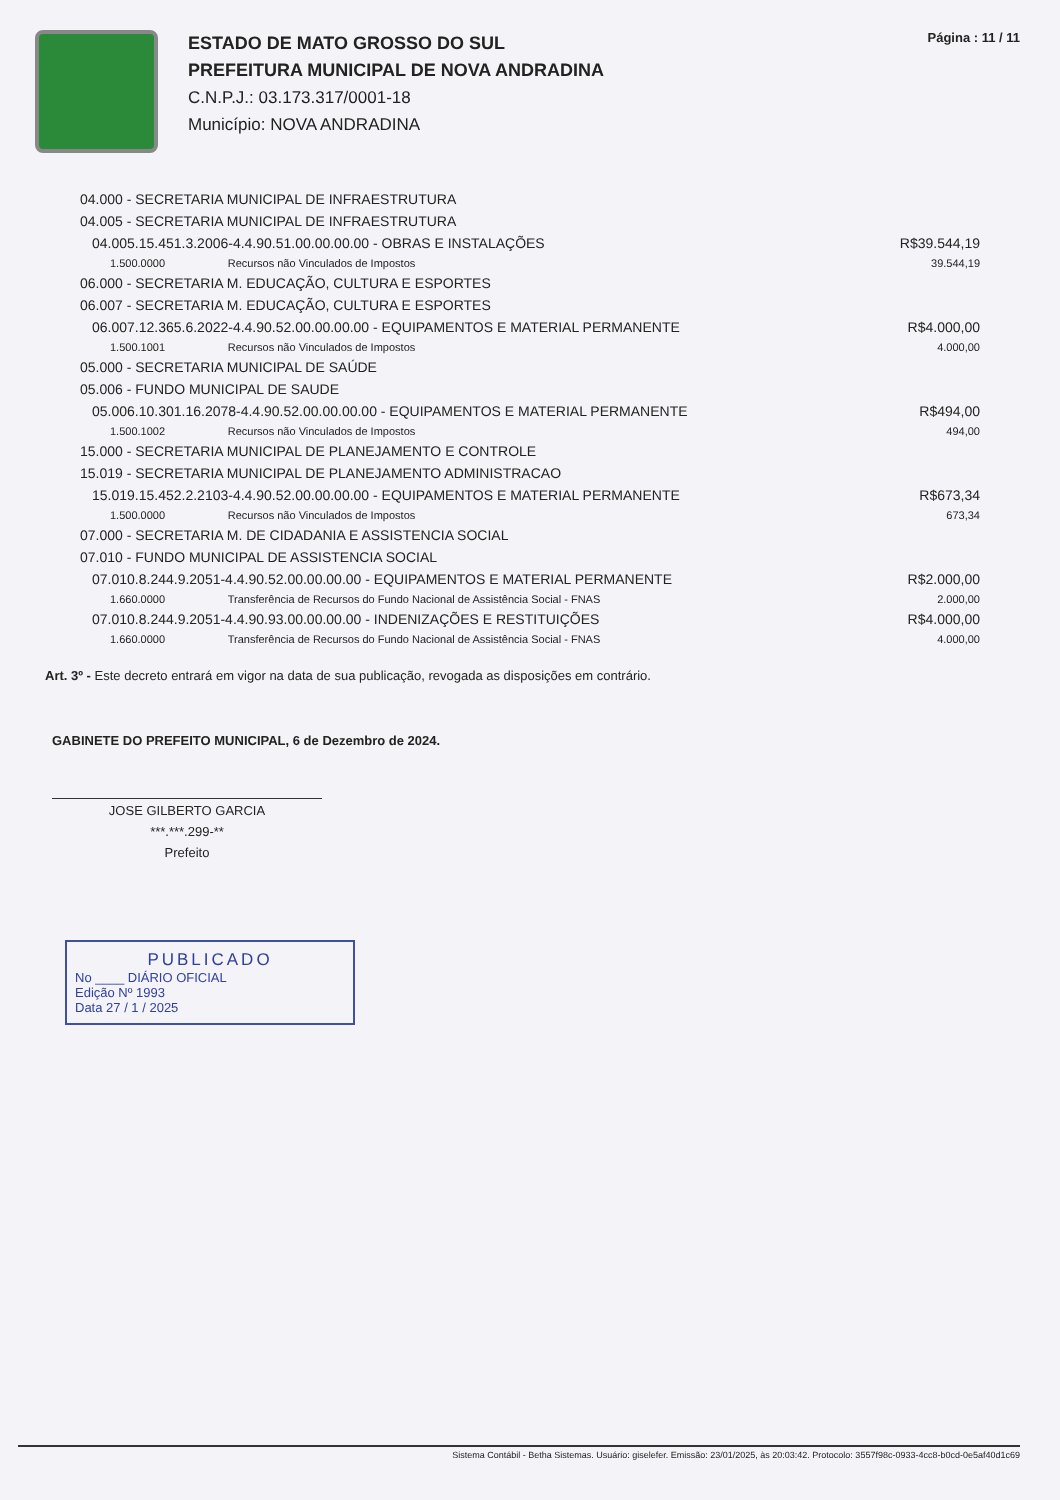ESTADO DE MATO GROSSO DO SUL
PREFEITURA MUNICIPAL DE NOVA ANDRADINA
C.N.P.J.: 03.173.317/0001-18
Município: NOVA ANDRADINA
Página : 11 / 11
| 04.000 - SECRETARIA MUNICIPAL DE INFRAESTRUTURA | | |
| 04.005 - SECRETARIA MUNICIPAL DE INFRAESTRUTURA | | |
| 04.005.15.451.3.2006-4.4.90.51.00.00.00.00 - OBRAS E INSTALAÇÕES | | R$39.544,19 |
| 1.500.0000 | Recursos não Vinculados de Impostos | 39.544,19 |
| 06.000 - SECRETARIA M. EDUCAÇÃO, CULTURA E ESPORTES | | |
| 06.007 - SECRETARIA M. EDUCAÇÃO, CULTURA E ESPORTES | | |
| 06.007.12.365.6.2022-4.4.90.52.00.00.00.00 - EQUIPAMENTOS E MATERIAL PERMANENTE | | R$4.000,00 |
| 1.500.1001 | Recursos não Vinculados de Impostos | 4.000,00 |
| 05.000 - SECRETARIA MUNICIPAL DE SAÚDE | | |
| 05.006 - FUNDO MUNICIPAL DE SAUDE | | |
| 05.006.10.301.16.2078-4.4.90.52.00.00.00.00 - EQUIPAMENTOS E MATERIAL PERMANENTE | | R$494,00 |
| 1.500.1002 | Recursos não Vinculados de Impostos | 494,00 |
| 15.000 - SECRETARIA MUNICIPAL DE PLANEJAMENTO E CONTROLE | | |
| 15.019 - SECRETARIA MUNICIPAL DE PLANEJAMENTO ADMINISTRACAO | | |
| 15.019.15.452.2.2103-4.4.90.52.00.00.00.00 - EQUIPAMENTOS E MATERIAL PERMANENTE | | R$673,34 |
| 1.500.0000 | Recursos não Vinculados de Impostos | 673,34 |
| 07.000 - SECRETARIA M. DE CIDADANIA E ASSISTENCIA SOCIAL | | |
| 07.010 - FUNDO MUNICIPAL DE ASSISTENCIA SOCIAL | | |
| 07.010.8.244.9.2051-4.4.90.52.00.00.00.00 - EQUIPAMENTOS E MATERIAL PERMANENTE | | R$2.000,00 |
| 1.660.0000 | Transferência de Recursos do Fundo Nacional de Assistência Social - FNAS | 2.000,00 |
| 07.010.8.244.9.2051-4.4.90.93.00.00.00.00 - INDENIZAÇÕES E RESTITUIÇÕES | | R$4.000,00 |
| 1.660.0000 | Transferência de Recursos do Fundo Nacional de Assistência Social - FNAS | 4.000,00 |
Art. 3º - Este decreto entrará em vigor na data de sua publicação, revogada as disposições em contrário.
GABINETE DO PREFEITO MUNICIPAL, 6 de Dezembro de 2024.
JOSE GILBERTO GARCIA
***.***.299-**
Prefeito
PUBLICADO
No ____ DIÁRIO OFICIAL
Edição Nº 1993
Data 27 / 1 / 2025
Sistema Contábil - Betha Sistemas. Usuário: giselefer. Emissão: 23/01/2025, às 20:03:42. Protocolo: 3557f98c-0933-4cc8-b0cd-0e5af40d1c69